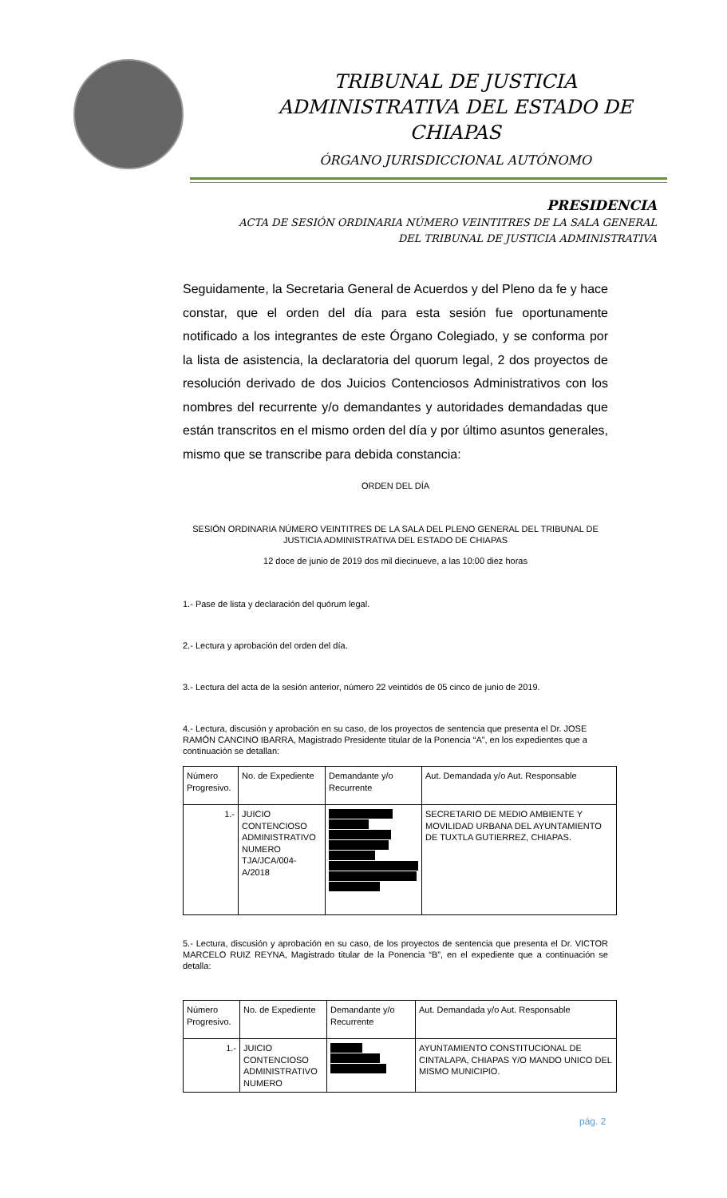TRIBUNAL DE JUSTICIA
ADMINISTRATIVA DEL ESTADO DE
CHIAPAS
ÓRGANO JURISDICCIONAL AUTÓNOMO
PRESIDENCIA
ACTA DE SESIÓN ORDINARIA NÚMERO VEINTITRES DE LA SALA GENERAL
DEL TRIBUNAL DE JUSTICIA ADMINISTRATIVA
Seguidamente, la Secretaria General de Acuerdos y del Pleno da fe y hace constar, que el orden del día para esta sesión fue oportunamente notificado a los integrantes de este Órgano Colegiado, y se conforma por la lista de asistencia, la declaratoria del quorum legal, 2 dos proyectos de resolución derivado de dos Juicios Contenciosos Administrativos con los nombres del recurrente y/o demandantes y autoridades demandadas que están transcritos en el mismo orden del día y por último asuntos generales, mismo que se transcribe para debida constancia:
ORDEN DEL DÍA
SESIÓN ORDINARIA NÚMERO VEINTITRES DE LA SALA DEL PLENO GENERAL DEL TRIBUNAL DE JUSTICIA ADMINISTRATIVA DEL ESTADO DE CHIAPAS
12 doce de junio de 2019 dos mil diecinueve, a las 10:00 diez horas
1.- Pase de lista y declaración del quórum legal.
2.- Lectura y aprobación del orden del día.
3.- Lectura del acta de la sesión anterior, número 22 veintidós de 05 cinco de junio de 2019.
4.- Lectura, discusión y aprobación en su caso, de los proyectos de sentencia que presenta el Dr. JOSE RAMÓN CANCINO IBARRA, Magistrado Presidente titular de la Ponencia “A”, en los expedientes que a continuación se detallan:
| Número Progresivo. | No. de Expediente | Demandante y/o Recurrente | Aut. Demandada y/o Aut. Responsable |
| 1.- | JUICIO CONTENCIOSO ADMINISTRATIVO NUMERO TJA/JCA/004-A/2018 | | SECRETARIO DE MEDIO AMBIENTE Y MOVILIDAD URBANA DEL AYUNTAMIENTO DE TUXTLA GUTIERREZ, CHIAPAS. |
5.- Lectura, discusión y aprobación en su caso, de los proyectos de sentencia que presenta el Dr. VICTOR MARCELO RUIZ REYNA, Magistrado titular de la Ponencia “B”, en el expediente que a continuación se detalla:
| Número Progresivo. | No. de Expediente | Demandante y/o Recurrente | Aut. Demandada y/o Aut. Responsable |
| 1.- | JUICIO CONTENCIOSO ADMINISTRATIVO NUMERO | | AYUNTAMIENTO CONSTITUCIONAL DE CINTALAPA, CHIAPAS Y/O MANDO UNICO DEL MISMO MUNICIPIO. |
pág. 2